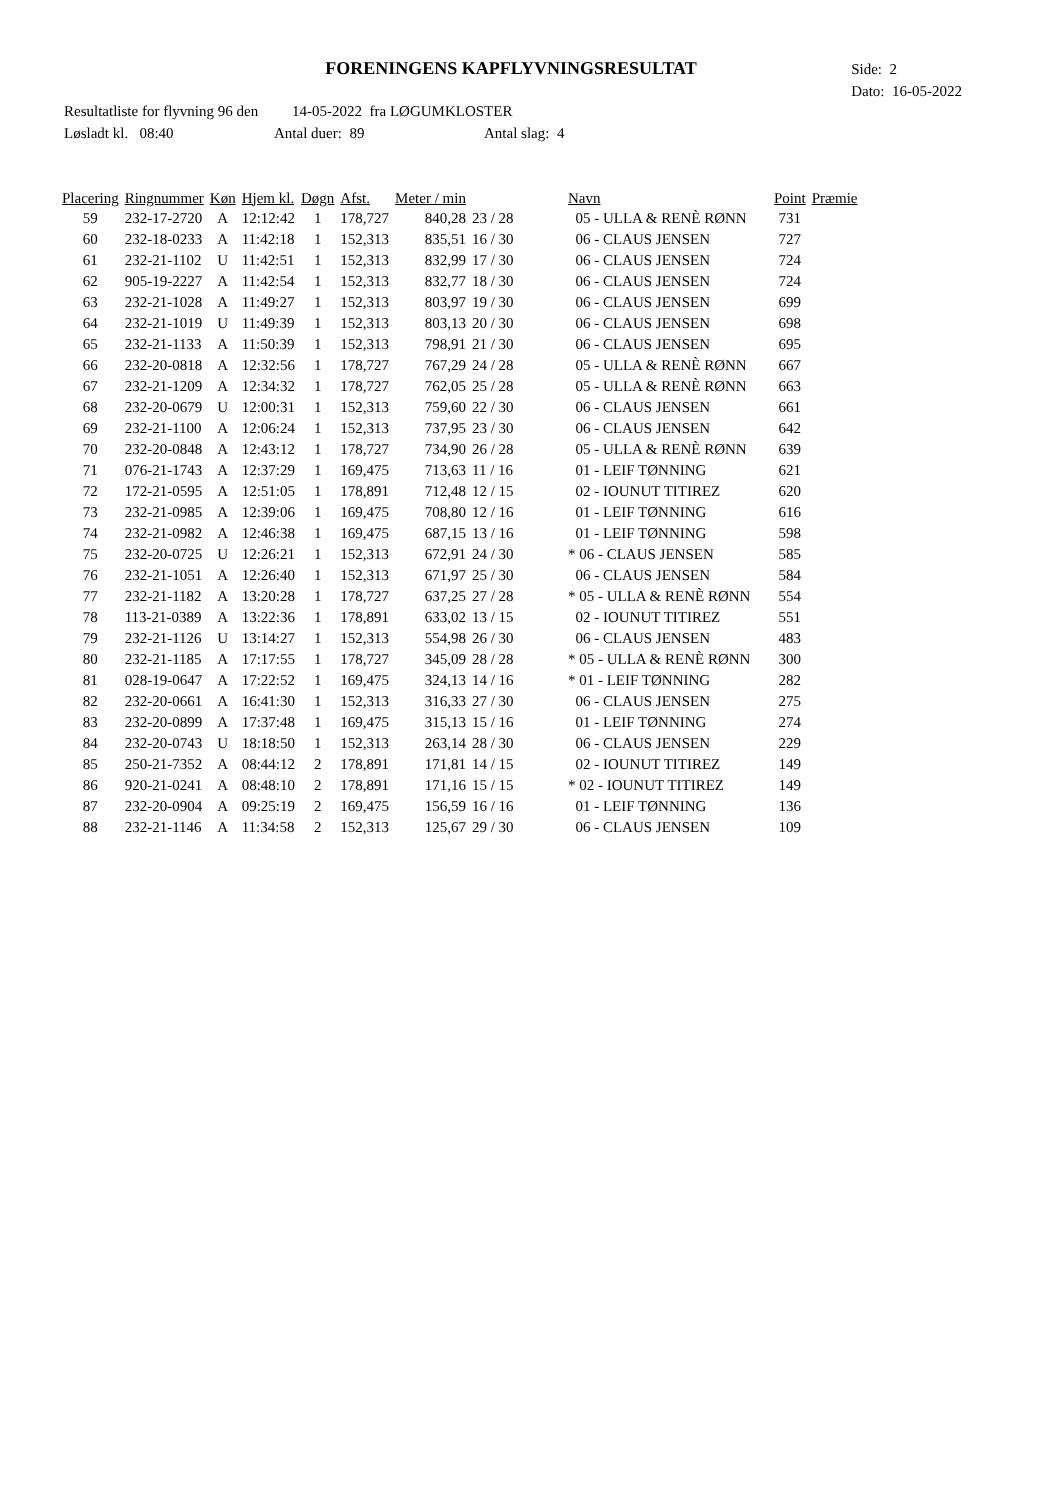FORENINGENS KAPFLYVNINGSRESULTAT
Side: 2
Dato: 16-05-2022
Resultatliste for flyvning 96 den 14-05-2022 fra LØGUMKLOSTER
Løsladt kl. 08:40 Antal duer: 89 Antal slag: 4
| Placering | Ringnummer | Køn | Hjem kl. | Døgn | Afst. | Meter / min | | Navn | Point | Præmie |
| --- | --- | --- | --- | --- | --- | --- | --- | --- | --- | --- |
| 59 | 232-17-2720 | A | 12:12:42 | 1 | 178,727 | 840,28 | 23 / 28 | 05 - ULLA & RENÈ RØNN | 731 | |
| 60 | 232-18-0233 | A | 11:42:18 | 1 | 152,313 | 835,51 | 16 / 30 | 06 - CLAUS JENSEN | 727 | |
| 61 | 232-21-1102 | U | 11:42:51 | 1 | 152,313 | 832,99 | 17 / 30 | 06 - CLAUS JENSEN | 724 | |
| 62 | 905-19-2227 | A | 11:42:54 | 1 | 152,313 | 832,77 | 18 / 30 | 06 - CLAUS JENSEN | 724 | |
| 63 | 232-21-1028 | A | 11:49:27 | 1 | 152,313 | 803,97 | 19 / 30 | 06 - CLAUS JENSEN | 699 | |
| 64 | 232-21-1019 | U | 11:49:39 | 1 | 152,313 | 803,13 | 20 / 30 | 06 - CLAUS JENSEN | 698 | |
| 65 | 232-21-1133 | A | 11:50:39 | 1 | 152,313 | 798,91 | 21 / 30 | 06 - CLAUS JENSEN | 695 | |
| 66 | 232-20-0818 | A | 12:32:56 | 1 | 178,727 | 767,29 | 24 / 28 | 05 - ULLA & RENÈ RØNN | 667 | |
| 67 | 232-21-1209 | A | 12:34:32 | 1 | 178,727 | 762,05 | 25 / 28 | 05 - ULLA & RENÈ RØNN | 663 | |
| 68 | 232-20-0679 | U | 12:00:31 | 1 | 152,313 | 759,60 | 22 / 30 | 06 - CLAUS JENSEN | 661 | |
| 69 | 232-21-1100 | A | 12:06:24 | 1 | 152,313 | 737,95 | 23 / 30 | 06 - CLAUS JENSEN | 642 | |
| 70 | 232-20-0848 | A | 12:43:12 | 1 | 178,727 | 734,90 | 26 / 28 | 05 - ULLA & RENÈ RØNN | 639 | |
| 71 | 076-21-1743 | A | 12:37:29 | 1 | 169,475 | 713,63 | 11 / 16 | 01 - LEIF TØNNING | 621 | |
| 72 | 172-21-0595 | A | 12:51:05 | 1 | 178,891 | 712,48 | 12 / 15 | 02 - IOUNUT TITIREZ | 620 | |
| 73 | 232-21-0985 | A | 12:39:06 | 1 | 169,475 | 708,80 | 12 / 16 | 01 - LEIF TØNNING | 616 | |
| 74 | 232-21-0982 | A | 12:46:38 | 1 | 169,475 | 687,15 | 13 / 16 | 01 - LEIF TØNNING | 598 | |
| 75 | 232-20-0725 | U | 12:26:21 | 1 | 152,313 | 672,91 | 24 / 30 | * 06 - CLAUS JENSEN | 585 | |
| 76 | 232-21-1051 | A | 12:26:40 | 1 | 152,313 | 671,97 | 25 / 30 | 06 - CLAUS JENSEN | 584 | |
| 77 | 232-21-1182 | A | 13:20:28 | 1 | 178,727 | 637,25 | 27 / 28 | * 05 - ULLA & RENÈ RØNN | 554 | |
| 78 | 113-21-0389 | A | 13:22:36 | 1 | 178,891 | 633,02 | 13 / 15 | 02 - IOUNUT TITIREZ | 551 | |
| 79 | 232-21-1126 | U | 13:14:27 | 1 | 152,313 | 554,98 | 26 / 30 | 06 - CLAUS JENSEN | 483 | |
| 80 | 232-21-1185 | A | 17:17:55 | 1 | 178,727 | 345,09 | 28 / 28 | * 05 - ULLA & RENÈ RØNN | 300 | |
| 81 | 028-19-0647 | A | 17:22:52 | 1 | 169,475 | 324,13 | 14 / 16 | * 01 - LEIF TØNNING | 282 | |
| 82 | 232-20-0661 | A | 16:41:30 | 1 | 152,313 | 316,33 | 27 / 30 | 06 - CLAUS JENSEN | 275 | |
| 83 | 232-20-0899 | A | 17:37:48 | 1 | 169,475 | 315,13 | 15 / 16 | 01 - LEIF TØNNING | 274 | |
| 84 | 232-20-0743 | U | 18:18:50 | 1 | 152,313 | 263,14 | 28 / 30 | 06 - CLAUS JENSEN | 229 | |
| 85 | 250-21-7352 | A | 08:44:12 | 2 | 178,891 | 171,81 | 14 / 15 | 02 - IOUNUT TITIREZ | 149 | |
| 86 | 920-21-0241 | A | 08:48:10 | 2 | 178,891 | 171,16 | 15 / 15 | * 02 - IOUNUT TITIREZ | 149 | |
| 87 | 232-20-0904 | A | 09:25:19 | 2 | 169,475 | 156,59 | 16 / 16 | 01 - LEIF TØNNING | 136 | |
| 88 | 232-21-1146 | A | 11:34:58 | 2 | 152,313 | 125,67 | 29 / 30 | 06 - CLAUS JENSEN | 109 | |